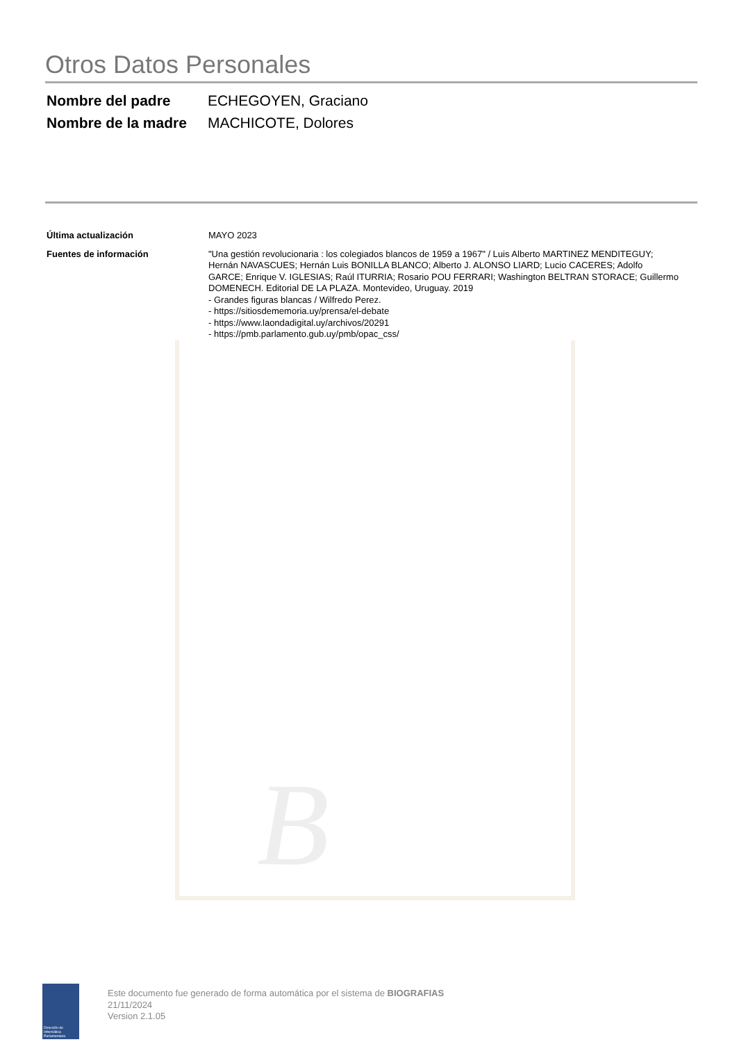B
Otros Datos Personales
| Nombre del padre | ECHEGOYEN, Graciano |
| Nombre de la madre | MACHICOTE, Dolores |
| Última actualización | MAYO 2023 |
| Fuentes de información | "Una gestión revolucionaria : los colegiados blancos de 1959 a 1967" / Luis Alberto MARTINEZ MENDITEGUY; Hernán NAVASCUES; Hernán Luis BONILLA BLANCO; Alberto J. ALONSO LIARD; Lucio CACERES; Adolfo GARCE; Enrique V. IGLESIAS; Raúl ITURRIA; Rosario POU FERRARI; Washington BELTRAN STORACE; Guillermo DOMENECH. Editorial DE LA PLAZA. Montevideo, Uruguay. 2019 - Grandes figuras blancas / Wilfredo Perez. - https://sitiosdememoria.uy/prensa/el-debate - https://www.laondadigital.uy/archivos/20291 - https://pmb.parlamento.gub.uy/pmb/opac_css/ |
Dirección de Informática Parlamentaria
Este documento fue generado de forma automática por el sistema de BIOGRAFIAS
21/11/2024
Version 2.1.05